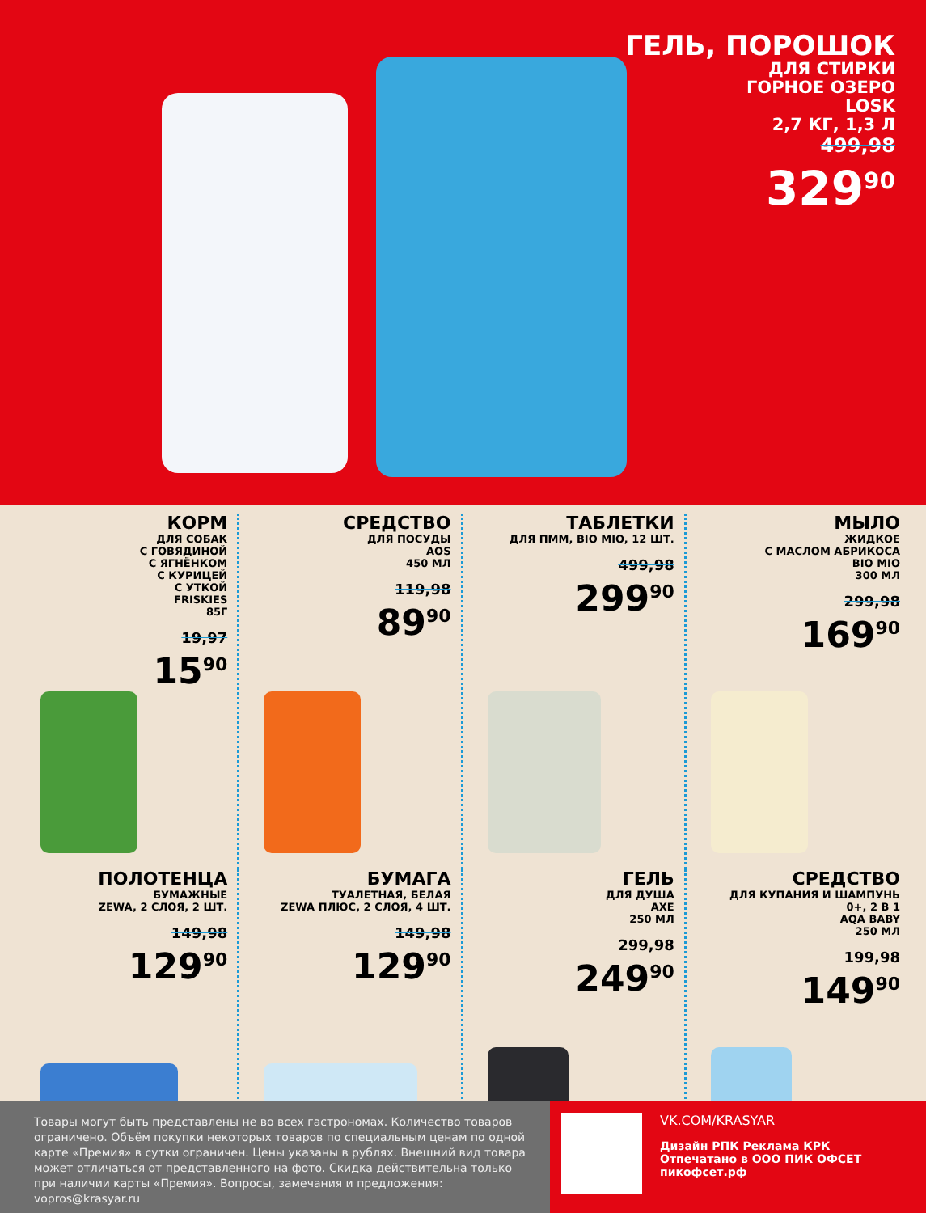ГЕЛЬ, ПОРОШОК
ДЛЯ СТИРКИ
ГОРНОЕ ОЗЕРО
LOSK
2,7 КГ, 1,3 Л
499,98
329<sup>90</sup>
КОРМ
ДЛЯ СОБАК
С ГОВЯДИНОЙ
С ЯГНЁНКОМ
С КУРИЦЕЙ
С УТКОЙ
FRISKIES
85Г
19,97
15<sup>90</sup>
СРЕДСТВО
ДЛЯ ПОСУДЫ
AOS
450 МЛ
119,98
89<sup>90</sup>
ТАБЛЕТКИ
ДЛЯ ПММ, BIO MIO, 12 ШТ.
499,98
299<sup>90</sup>
МЫЛО
ЖИДКОЕ
С МАСЛОМ АБРИКОСА
BIO MIO
300 МЛ
299,98
169<sup>90</sup>
ПОЛОТЕНЦА
БУМАЖНЫЕ
ZEWA, 2 СЛОЯ, 2 ШТ.
149,98
129<sup>90</sup>
БУМАГА
ТУАЛЕТНАЯ, БЕЛАЯ
ZEWA ПЛЮС, 2 СЛОЯ, 4 ШТ.
149,98
129<sup>90</sup>
ГЕЛЬ
ДЛЯ ДУША
AXE
250 МЛ
299,98
249<sup>90</sup>
СРЕДСТВО
ДЛЯ КУПАНИЯ И ШАМПУНЬ
0+, 2 В 1
AQA BABY
250 МЛ
199,98
149<sup>90</sup>
Товары могут быть представлены не во всех гастрономах. Количество товаров ограничено. Объём покупки некоторых товаров по специальным ценам по одной карте «Премия» в сутки ограничен. Цены указаны в рублях. Внешний вид товара может отличаться от представленного на фото. Скидка действительна только при наличии карты «Премия». Вопросы, замечания и предложения: vopros@krasyar.ru
VK.COM/KRASYAR
Дизайн РПК Реклама КРК
Отпечатано в ООО ПИК ОФСЕТ
пикофсет.рф